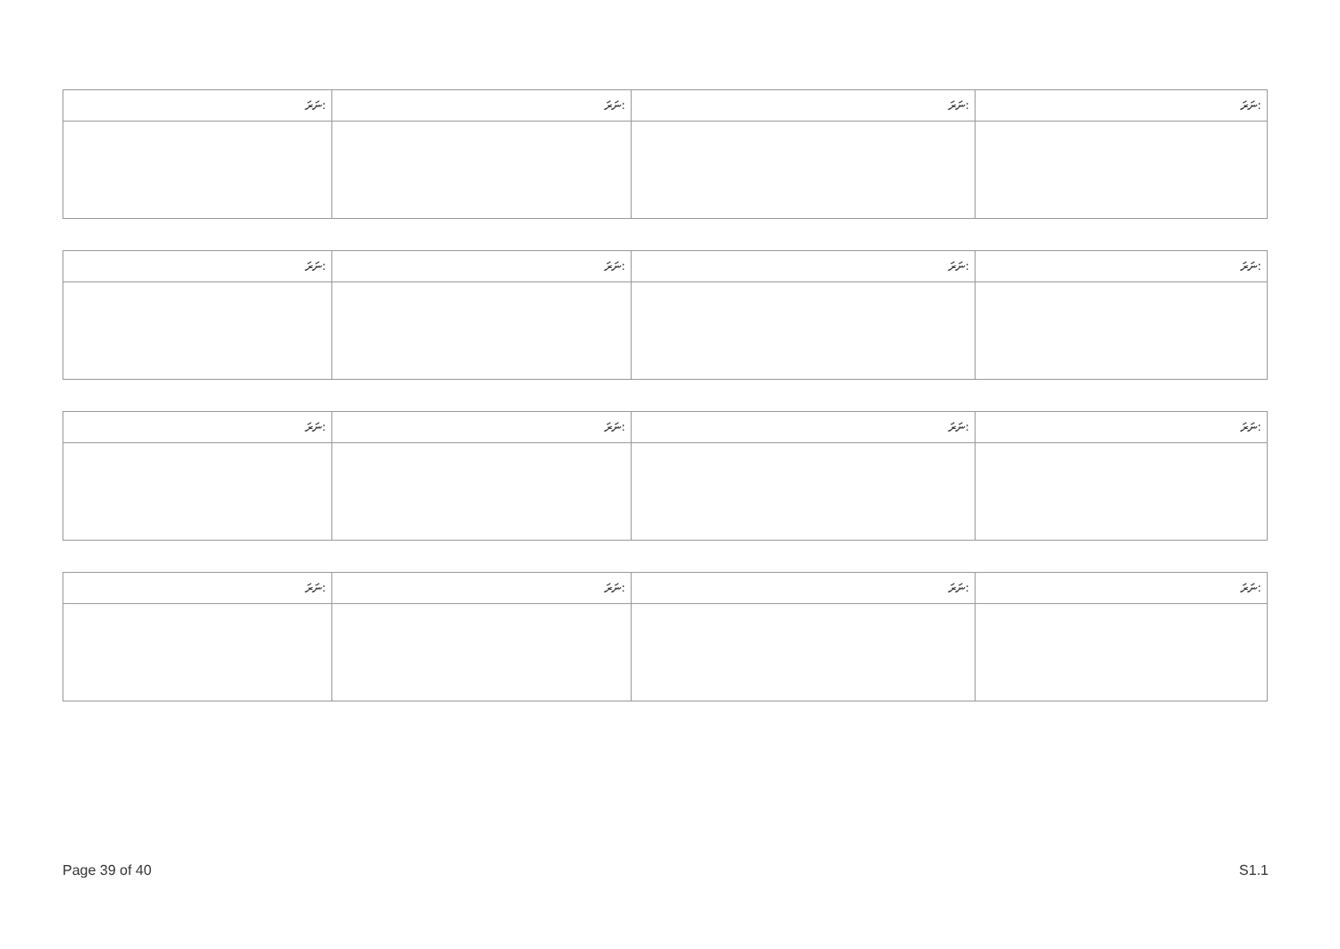| ނަރަ: | ނަރަ: | ނަރަ: | ނަރަ: |
| ނަރަ: | ނަރަ: | ނަރަ: | ނަރަ: |
| ނަރަ: | ނަރަ: | ނަރަ: | ނަރަ: |
| ނަރަ: | ނަރަ: | ނަރަ: | ނަރަ: |
Page 39 of 40 S1.1